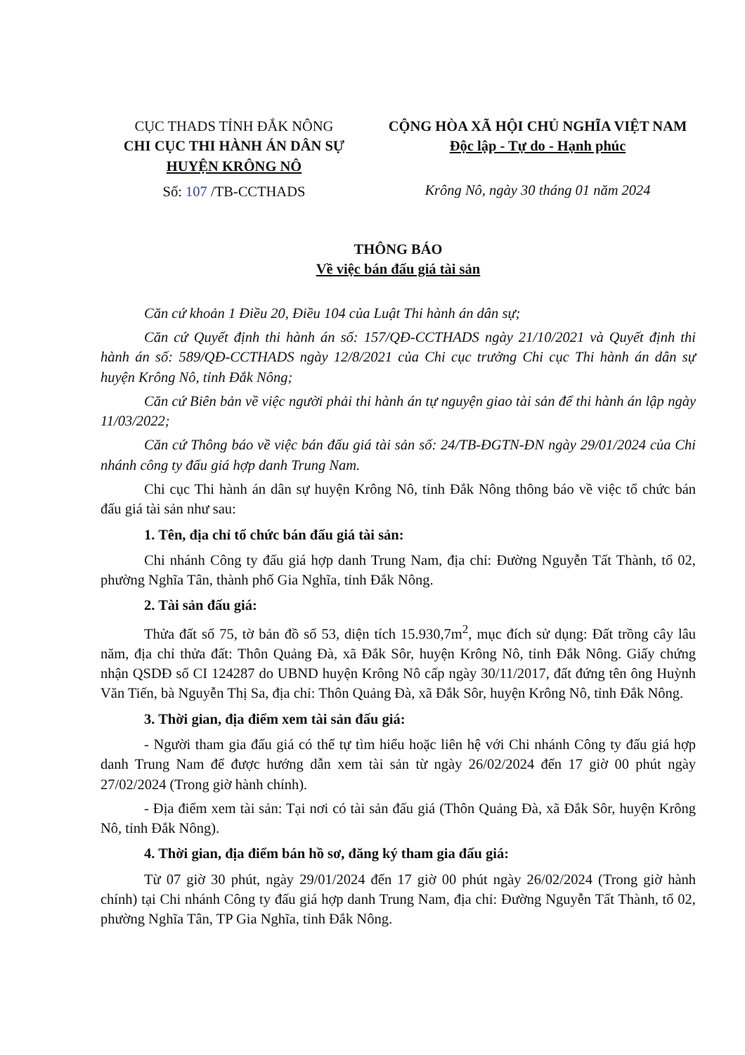CỤC THADS TỈNH ĐẮK NÔNG
CHI CỤC THI HÀNH ÁN DÂN SỰ
HUYỆN KRÔNG NÔ
Số: 107 /TB-CCTHADS
CỘNG HÒA XÃ HỘI CHỦ NGHĨA VIỆT NAM
Độc lập - Tự do - Hạnh phúc
Krông Nô, ngày 30 tháng 01 năm 2024
THÔNG BÁO
Về việc bán đấu giá tài sản
Căn cứ khoản 1 Điều 20, Điều 104 của Luật Thi hành án dân sự;
Căn cứ Quyết định thi hành án số: 157/QĐ-CCTHADS ngày 21/10/2021 và Quyết định thi hành án số: 589/QĐ-CCTHADS ngày 12/8/2021 của Chi cục trưởng Chi cục Thi hành án dân sự huyện Krông Nô, tỉnh Đắk Nông;
Căn cứ Biên bản về việc người phải thi hành án tự nguyện giao tài sản để thi hành án lập ngày 11/03/2022;
Căn cứ Thông báo về việc bán đấu giá tài sản số: 24/TB-ĐGTN-ĐN ngày 29/01/2024 của Chi nhánh công ty đấu giá hợp danh Trung Nam.
Chi cục Thi hành án dân sự huyện Krông Nô, tỉnh Đắk Nông thông báo về việc tổ chức bán đấu giá tài sản như sau:
1. Tên, địa chỉ tổ chức bán đấu giá tài sản:
Chi nhánh Công ty đấu giá hợp danh Trung Nam, địa chỉ: Đường Nguyễn Tất Thành, tổ 02, phường Nghĩa Tân, thành phố Gia Nghĩa, tỉnh Đắk Nông.
2. Tài sản đấu giá:
Thửa đất số 75, tờ bản đồ số 53, diện tích 15.930,7m<sup>2</sup>, mục đích sử dụng: Đất trồng cây lâu năm, địa chỉ thửa đất: Thôn Quảng Đà, xã Đắk Sôr, huyện Krông Nô, tỉnh Đắk Nông. Giấy chứng nhận QSDĐ số CI 124287 do UBND huyện Krông Nô cấp ngày 30/11/2017, đất đứng tên ông Huỳnh Văn Tiến, bà Nguyễn Thị Sa, địa chỉ: Thôn Quảng Đà, xã Đắk Sôr, huyện Krông Nô, tỉnh Đắk Nông.
3. Thời gian, địa điểm xem tài sản đấu giá:
- Người tham gia đấu giá có thể tự tìm hiểu hoặc liên hệ với Chi nhánh Công ty đấu giá hợp danh Trung Nam để được hướng dẫn xem tài sản từ ngày 26/02/2024 đến 17 giờ 00 phút ngày 27/02/2024 (Trong giờ hành chính).
- Địa điểm xem tài sản: Tại nơi có tài sản đấu giá (Thôn Quảng Đà, xã Đắk Sôr, huyện Krông Nô, tỉnh Đắk Nông).
4. Thời gian, địa điểm bán hồ sơ, đăng ký tham gia đấu giá:
Từ 07 giờ 30 phút, ngày 29/01/2024 đến 17 giờ 00 phút ngày 26/02/2024 (Trong giờ hành chính) tại Chi nhánh Công ty đấu giá hợp danh Trung Nam, địa chỉ: Đường Nguyễn Tất Thành, tổ 02, phường Nghĩa Tân, TP Gia Nghĩa, tỉnh Đắk Nông.